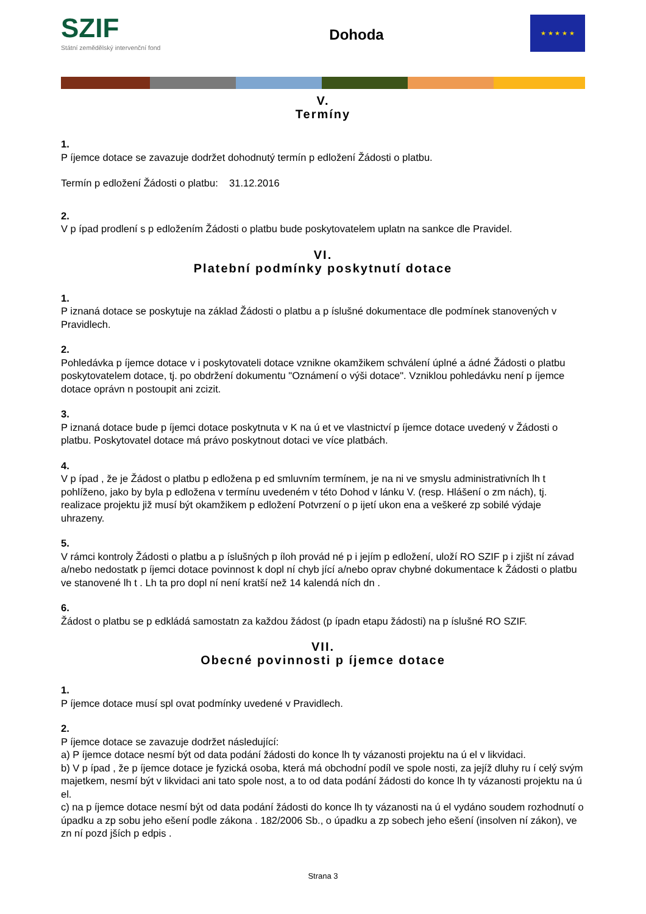SZIF
Státní zemědělský intervenční fond
Dohoda
★ ★ ★ ★ ★
V.
Termíny
1.
P íjemce dotace se zavazuje dodržet dohodnutý termín p edložení Žádosti o platbu.
Termín p edložení Žádosti o platbu: 31.12.2016
2.
V p ípad prodlení s p edložením Žádosti o platbu bude poskytovatelem uplatn na sankce dle Pravidel.
VI.
Platební podmínky poskytnutí dotace
1.
P iznaná dotace se poskytuje na základ Žádosti o platbu a p íslušné dokumentace dle podmínek stanovených v Pravidlech.
2.
Pohledávka p íjemce dotace v i poskytovateli dotace vznikne okamžikem schválení úplné a ádné Žádosti o platbu poskytovatelem dotace, tj. po obdržení dokumentu "Oznámení o výši dotace". Vzniklou pohledávku není p íjemce dotace oprávn n postoupit ani zcizit.
3.
P iznaná dotace bude p íjemci dotace poskytnuta v K na ú et ve vlastnictví p íjemce dotace uvedený v Žádosti o platbu. Poskytovatel dotace má právo poskytnout dotaci ve více platbách.
4.
V p ípad , že je Žádost o platbu p edložena p ed smluvním termínem, je na ni ve smyslu administrativních lh t pohlíženo, jako by byla p edložena v termínu uvedeném v této Dohod v lánku V. (resp. Hlášení o zm nách), tj. realizace projektu již musí být okamžikem p edložení Potvrzení o p ijetí ukon ena a veškeré zp sobilé výdaje uhrazeny.
5.
V rámci kontroly Žádosti o platbu a p íslušných p íloh provád né p i jejím p edložení, uloží RO SZIF p i zjišt ní závad a/nebo nedostatk p íjemci dotace povinnost k dopl ní chyb jící a/nebo oprav chybné dokumentace k Žádosti o platbu ve stanovené lh t . Lh ta pro dopl ní není kratší než 14 kalendá ních dn .
6.
Žádost o platbu se p edkládá samostatn za každou žádost (p ípadn etapu žádosti) na p íslušné RO SZIF.
VII.
Obecné povinnosti p íjemce dotace
1.
P íjemce dotace musí spl ovat podmínky uvedené v Pravidlech.
2.
P íjemce dotace se zavazuje dodržet následující:
a) P íjemce dotace nesmí být od data podání žádosti do konce lh ty vázanosti projektu na ú el v likvidaci.
b) V p ípad , že p íjemce dotace je fyzická osoba, která má obchodní podíl ve spole nosti, za jejíž dluhy ru í celý svým majetkem, nesmí být v likvidaci ani tato spole nost, a to od data podání žádosti do konce lh ty vázanosti projektu na ú el.
c) na p íjemce dotace nesmí být od data podání žádosti do konce lh ty vázanosti na ú el vydáno soudem rozhodnutí o úpadku a zp sobu jeho ešení podle zákona . 182/2006 Sb., o úpadku a zp sobech jeho ešení (insolven ní zákon), ve zn ní pozd jších p edpis .
Strana 3